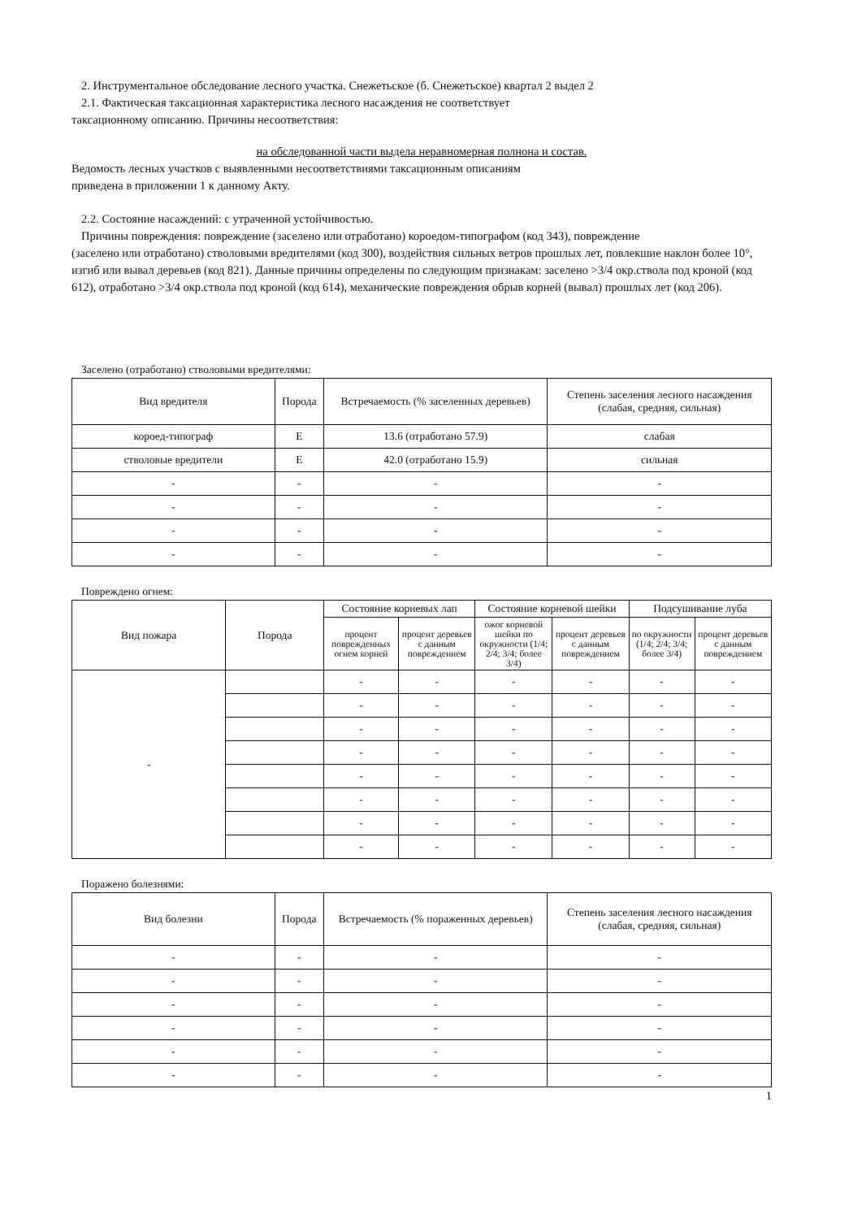2. Инструментальное обследование лесного участка. Снежетьское (б. Снежетьское) квартал 2 выдел 2
2.1. Фактическая таксационная характеристика лесного насаждения не соответствует
таксационному описанию. Причины несоответствия:
на обследованной части выдела неравномерная полнона и состав.
Ведомость лесных участков с выявленными несоответствиями таксационным описаниям
приведена в приложении 1 к данному Акту.
2.2. Состояние насаждений: с утраченной устойчивостью.
Причины повреждения: повреждение (заселено или отработано) короедом-типографом (код 343), повреждение
(заселено или отработано) стволовыми вредителями (код 300), воздействия сильных ветров прошлых лет, повлекшие наклон более 10°, изгиб или вывал деревьев (код 821). Данные причины определены по следующим признакам: заселено >3/4 окр.ствола под кроной (код 612), отработано >3/4 окр.ствола под кроной (код 614), механические повреждения обрыв корней (вывал) прошлых лет (код 206).
Заселено (отработано) стволовыми вредителями:
| Вид вредителя | Порода | Встречаемость (% заселенных деревьев) | Степень заселения лесного насаждения (слабая, средняя, сильная) |
| --- | --- | --- | --- |
| короед-типограф | Е | 13.6 (отработано 57.9) | слабая |
| стволовые вредители | Е | 42.0 (отработано 15.9) | сильная |
| - | - | - | - |
| - | - | - | - |
| - | - | - | - |
| - | - | - | - |
Повреждено огнем:
| Вид пожара | Порода | Состояние корневых лап | | Состояние корневой шейки | | Подсушивание луба | |
| --- | --- | --- | --- | --- | --- | --- | --- |
| | | процент поврежденных огнем корней | процент деревьев с данным повреждением | ожог корневой шейки по окружности (1/4; 2/4; 3/4; более 3/4) | процент деревьев с данным повреждением | по окружности (1/4; 2/4; 3/4; более 3/4) | процент деревьев с данным повреждением |
| - | | - | - | - | - | - | - |
| | | - | - | - | - | - | - |
| | | - | - | - | - | - | - |
| | | - | - | - | - | - | - |
| | | - | - | - | - | - | - |
| | | - | - | - | - | - | - |
| | | - | - | - | - | - | - |
| | | - | - | - | - | - | - |
Поражено болезнями:
| Вид болезни | Порода | Встречаемость (% пораженных деревьев) | Степень заселения лесного насаждения (слабая, средняя, сильная) |
| --- | --- | --- | --- |
| - | - | - | - |
| - | - | - | - |
| - | - | - | - |
| - | - | - | - |
| - | - | - | - |
| - | - | - | - |
1